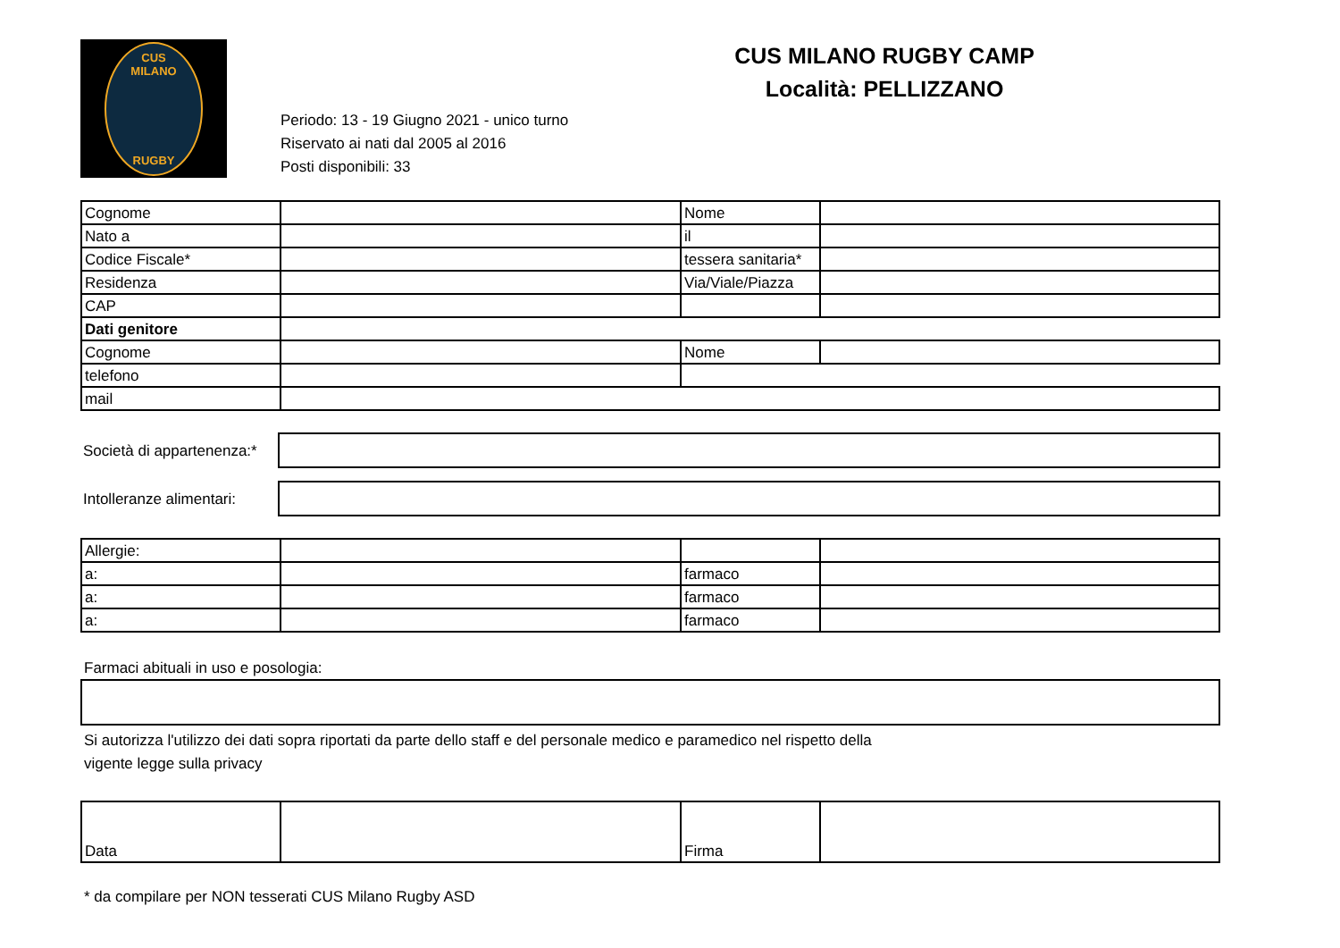CUS
MILANO
RUGBY
CUS MILANO RUGBY CAMP
Località: PELLIZZANO
Periodo: 13 - 19 Giugno 2021 - unico turno
Riservato ai nati dal 2005 al 2016
Posti disponibili: 33
| Cognome | | Nome | |
| Nato a | | il | |
| Codice Fiscale* | | tessera sanitaria* | |
| Residenza | | Via/Viale/Piazza | |
| CAP | | | |
| Dati genitore | | | |
| Cognome | | Nome | |
| telefono | | | |
| mail | | | |
| Società di appartenenza:* | |
| Intolleranze alimentari: | |
| Allergie: | | | |
| a: | | farmaco | |
| a: | | farmaco | |
| a: | | farmaco | |
Farmaci abituali in uso e posologia:
Si autorizza l'utilizzo dei dati sopra riportati da parte dello staff e del personale medico e paramedico nel rispetto della
vigente legge sulla privacy
| Data | | Firma | |
* da compilare per NON tesserati CUS Milano Rugby ASD